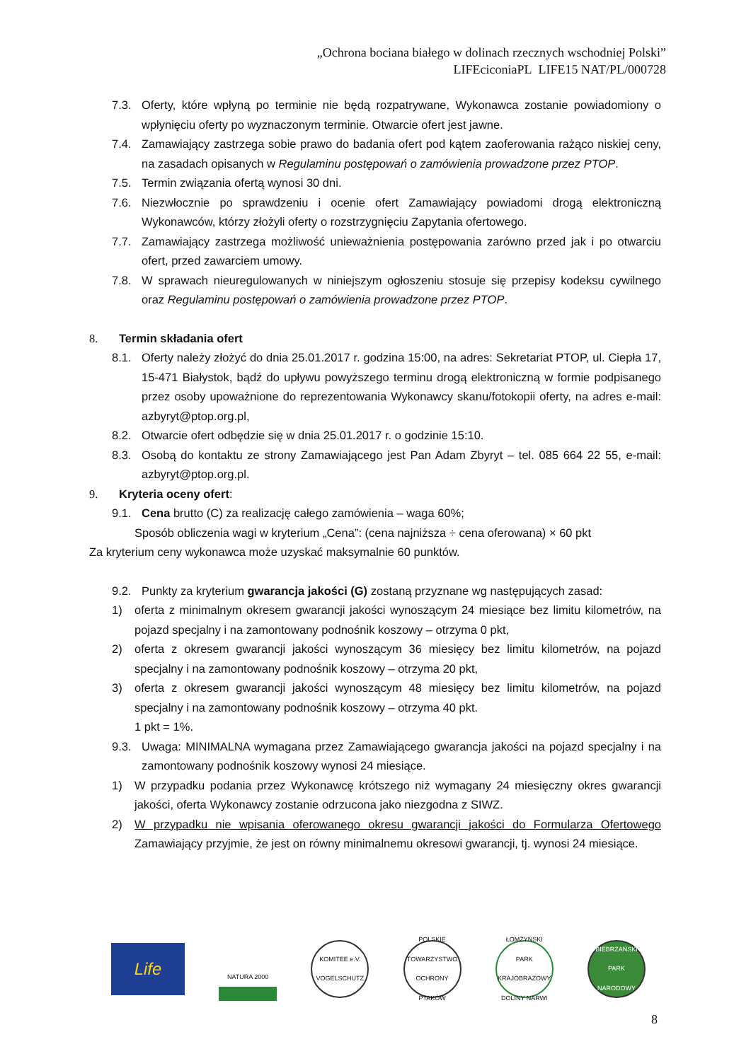„Ochrona bociana białego w dolinach rzecznych wschodniej Polski”
LIFEciconiaPL LIFE15 NAT/PL/000728
7.3. Oferty, które wpłyną po terminie nie będą rozpatrywane, Wykonawca zostanie powiadomiony o wpłynięciu oferty po wyznaczonym terminie. Otwarcie ofert jest jawne.
7.4. Zamawiający zastrzega sobie prawo do badania ofert pod kątem zaoferowania rażąco niskiej ceny, na zasadach opisanych w Regulaminu postępowań o zamówienia prowadzone przez PTOP.
7.5. Termin związania ofertą wynosi 30 dni.
7.6. Niezwłocznie po sprawdzeniu i ocenie ofert Zamawiający powiadomi drogą elektroniczną Wykonawców, którzy złożyli oferty o rozstrzygnięciu Zapytania ofertowego.
7.7. Zamawiający zastrzega możliwość unieważnienia postępowania zarówno przed jak i po otwarciu ofert, przed zawarciem umowy.
7.8. W sprawach nieuregulowanych w niniejszym ogłoszeniu stosuje się przepisy kodeksu cywilnego oraz Regulaminu postępowań o zamówienia prowadzone przez PTOP.
8. Termin składania ofert
8.1. Oferty należy złożyć do dnia 25.01.2017 r. godzina 15:00, na adres: Sekretariat PTOP, ul. Ciepła 17, 15-471 Białystok, bądź do upływu powyższego terminu drogą elektroniczną w formie podpisanego przez osoby upoważnione do reprezentowania Wykonawcy skanu/fotokopii oferty, na adres e-mail: azbyryt@ptop.org.pl,
8.2. Otwarcie ofert odbędzie się w dnia 25.01.2017 r. o godzinie 15:10.
8.3. Osobą do kontaktu ze strony Zamawiającego jest Pan Adam Zbyryt – tel. 085 664 22 55, e-mail: azbyryt@ptop.org.pl.
9. Kryteria oceny ofert:
9.1. Cena brutto (C) za realizację całego zamówienia – waga 60%;
Sposób obliczenia wagi w kryterium „Cena”: (cena najniższa ÷ cena oferowana) × 60 pkt
Za kryterium ceny wykonawca może uzyskać maksymalnie 60 punktów.
9.2. Punkty za kryterium gwarancja jakości (G) zostaną przyznane wg następujących zasad:
1) oferta z minimalnym okresem gwarancji jakości wynoszącym 24 miesiące bez limitu kilometrów, na pojazd specjalny i na zamontowany podnośnik koszowy – otrzyma 0 pkt,
2) oferta z okresem gwarancji jakości wynoszącym 36 miesięcy bez limitu kilometrów, na pojazd specjalny i na zamontowany podnośnik koszowy – otrzyma 20 pkt,
3) oferta z okresem gwarancji jakości wynoszącym 48 miesięcy bez limitu kilometrów, na pojazd specjalny i na zamontowany podnośnik koszowy – otrzyma 40 pkt.
1 pkt = 1%.
9.3. Uwaga: MINIMALNA wymagana przez Zamawiającego gwarancja jakości na pojazd specjalny i na zamontowany podnośnik koszowy wynosi 24 miesiące.
1) W przypadku podania przez Wykonawcę krótszego niż wymagany 24 miesięczny okres gwarancji jakości, oferta Wykonawcy zostanie odrzucona jako niezgodna z SIWZ.
2) W przypadku nie wpisania oferowanego okresu gwarancji jakości do Formularza Ofertowego Zamawiający przyjmie, że jest on równy minimalnemu okresowi gwarancji, tj. wynosi 24 miesiące.
Life
NATURA 2000
KOMITEE e.V. VOGELSCHUTZ
POLSKIE TOWARZYSTWO OCHRONY PTAKÓW
ŁOMŻYŃSKI PARK KRAJOBRAZOWY DOLINY NARWI
BIEBRZAŃSKI PARK NARODOWY
8